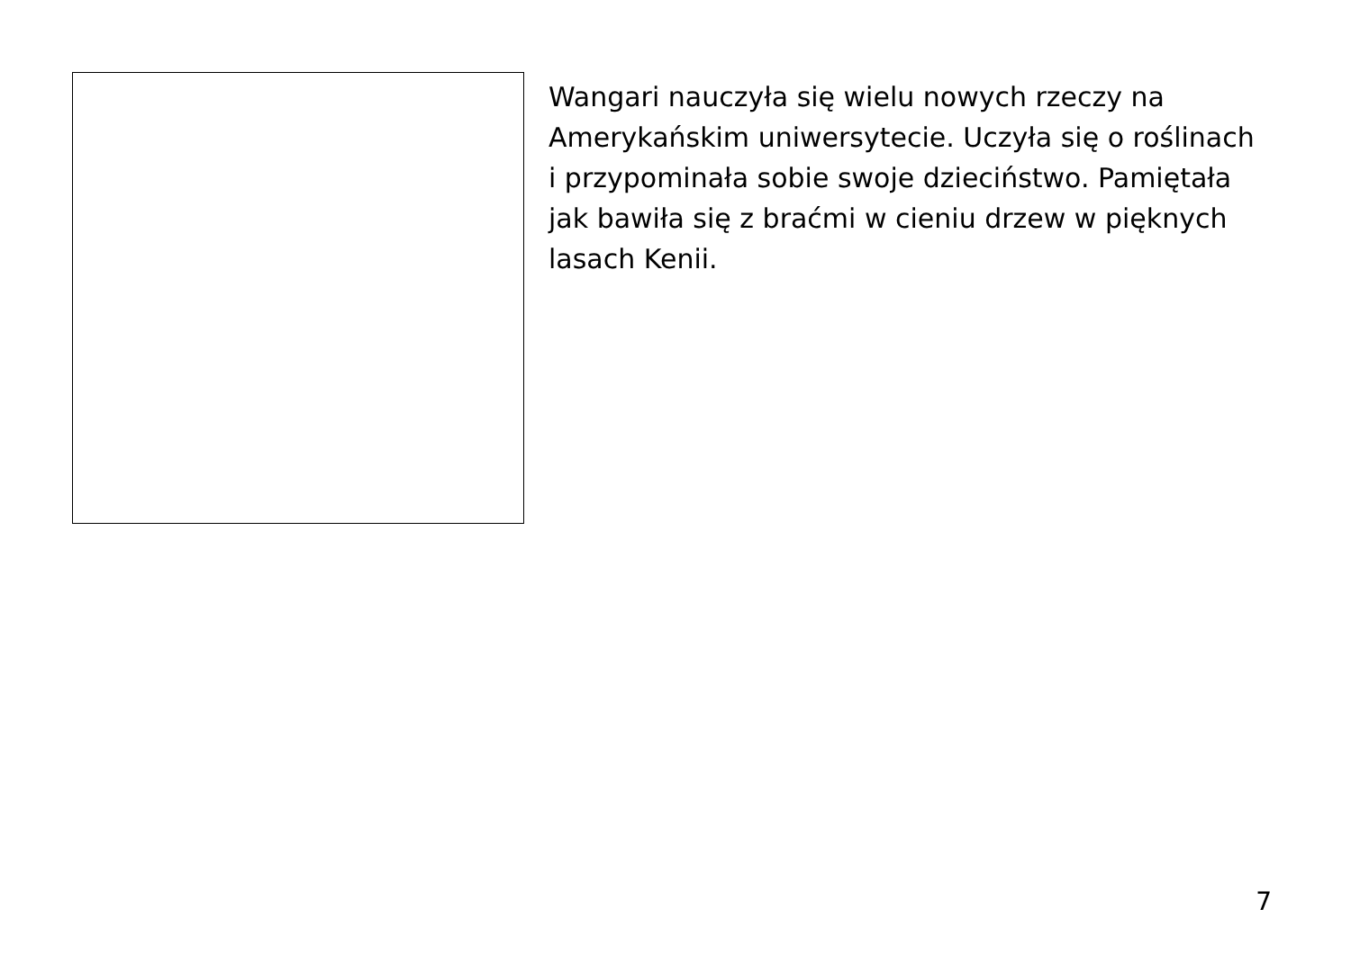Wangari nauczyła się wielu nowych rzeczy na Amerykańskim uniwersytecie. Uczyła się o roślinach i przypominała sobie swoje dzieciństwo. Pamiętała jak bawiła się z braćmi w cieniu drzew w pięknych lasach Kenii.
7